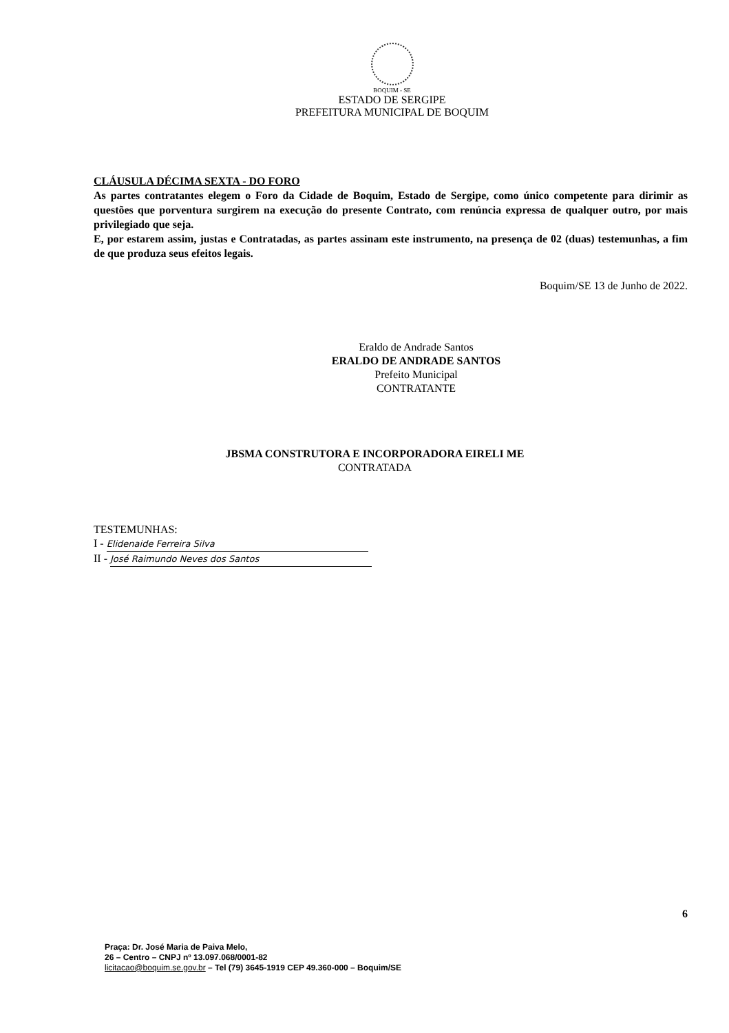BOQUIM - SE
ESTADO DE SERGIPE
PREFEITURA MUNICIPAL DE BOQUIM
CLÁUSULA DÉCIMA SEXTA - DO FORO
As partes contratantes elegem o Foro da Cidade de Boquim, Estado de Sergipe, como único competente para dirimir as questões que porventura surgirem na execução do presente Contrato, com renúncia expressa de qualquer outro, por mais privilegiado que seja.
E, por estarem assim, justas e Contratadas, as partes assinam este instrumento, na presença de 02 (duas) testemunhas, a fim de que produza seus efeitos legais.
Boquim/SE 13 de Junho de 2022.
Eraldo de Andrade Santos
ERALDO DE ANDRADE SANTOS
Prefeito Municipal
CONTRATANTE
JBSMA CONSTRUTORA E INCORPORADORA EIRELI ME
CONTRATADA
TESTEMUNHAS:
I - Elidenaide Ferreira Silva
II - José Raimundo Neves dos Santos
6
Praça: Dr. José Maria de Paiva Melo,
26 – Centro – CNPJ nº 13.097.068/0001-82
licitacao@boquim.se.gov.br – Tel (79) 3645-1919 CEP 49.360-000 – Boquim/SE